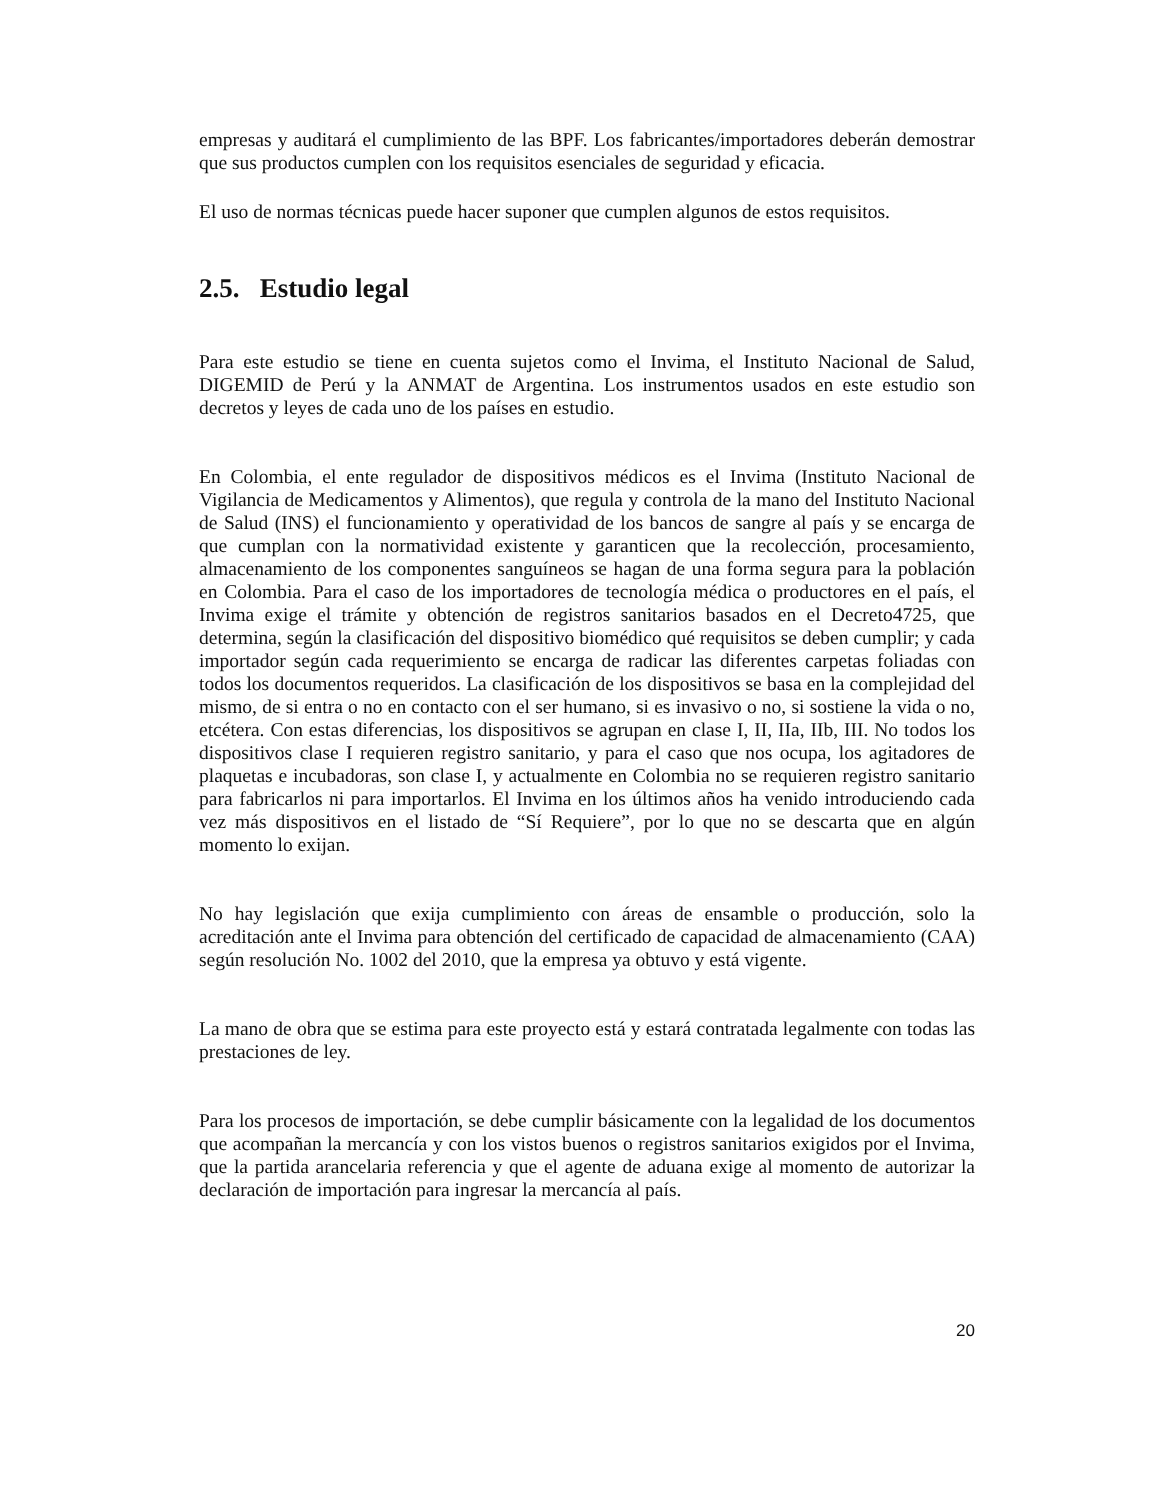empresas y auditará el cumplimiento de las BPF. Los fabricantes/importadores deberán demostrar que sus productos cumplen con los requisitos esenciales de seguridad y eficacia.
El uso de normas técnicas puede hacer suponer que cumplen algunos de estos requisitos.
2.5. Estudio legal
Para este estudio se tiene en cuenta sujetos como el Invima, el Instituto Nacional de Salud, DIGEMID de Perú y la ANMAT de Argentina. Los instrumentos usados en este estudio son decretos y leyes de cada uno de los países en estudio.
En Colombia, el ente regulador de dispositivos médicos es el Invima (Instituto Nacional de Vigilancia de Medicamentos y Alimentos), que regula y controla de la mano del Instituto Nacional de Salud (INS) el funcionamiento y operatividad de los bancos de sangre al país y se encarga de que cumplan con la normatividad existente y garanticen que la recolección, procesamiento, almacenamiento de los componentes sanguíneos se hagan de una forma segura para la población en Colombia. Para el caso de los importadores de tecnología médica o productores en el país, el Invima exige el trámite y obtención de registros sanitarios basados en el Decreto4725, que determina, según la clasificación del dispositivo biomédico qué requisitos se deben cumplir; y cada importador según cada requerimiento se encarga de radicar las diferentes carpetas foliadas con todos los documentos requeridos. La clasificación de los dispositivos se basa en la complejidad del mismo, de si entra o no en contacto con el ser humano, si es invasivo o no, si sostiene la vida o no, etcétera. Con estas diferencias, los dispositivos se agrupan en clase I, II, IIa, IIb, III. No todos los dispositivos clase I requieren registro sanitario, y para el caso que nos ocupa, los agitadores de plaquetas e incubadoras, son clase I, y actualmente en Colombia no se requieren registro sanitario para fabricarlos ni para importarlos. El Invima en los últimos años ha venido introduciendo cada vez más dispositivos en el listado de “Sí Requiere”, por lo que no se descarta que en algún momento lo exijan.
No hay legislación que exija cumplimiento con áreas de ensamble o producción, solo la acreditación ante el Invima para obtención del certificado de capacidad de almacenamiento (CAA) según resolución No. 1002 del 2010, que la empresa ya obtuvo y está vigente.
La mano de obra que se estima para este proyecto está y estará contratada legalmente con todas las prestaciones de ley.
Para los procesos de importación, se debe cumplir básicamente con la legalidad de los documentos que acompañan la mercancía y con los vistos buenos o registros sanitarios exigidos por el Invima, que la partida arancelaria referencia y que el agente de aduana exige al momento de autorizar la declaración de importación para ingresar la mercancía al país.
20